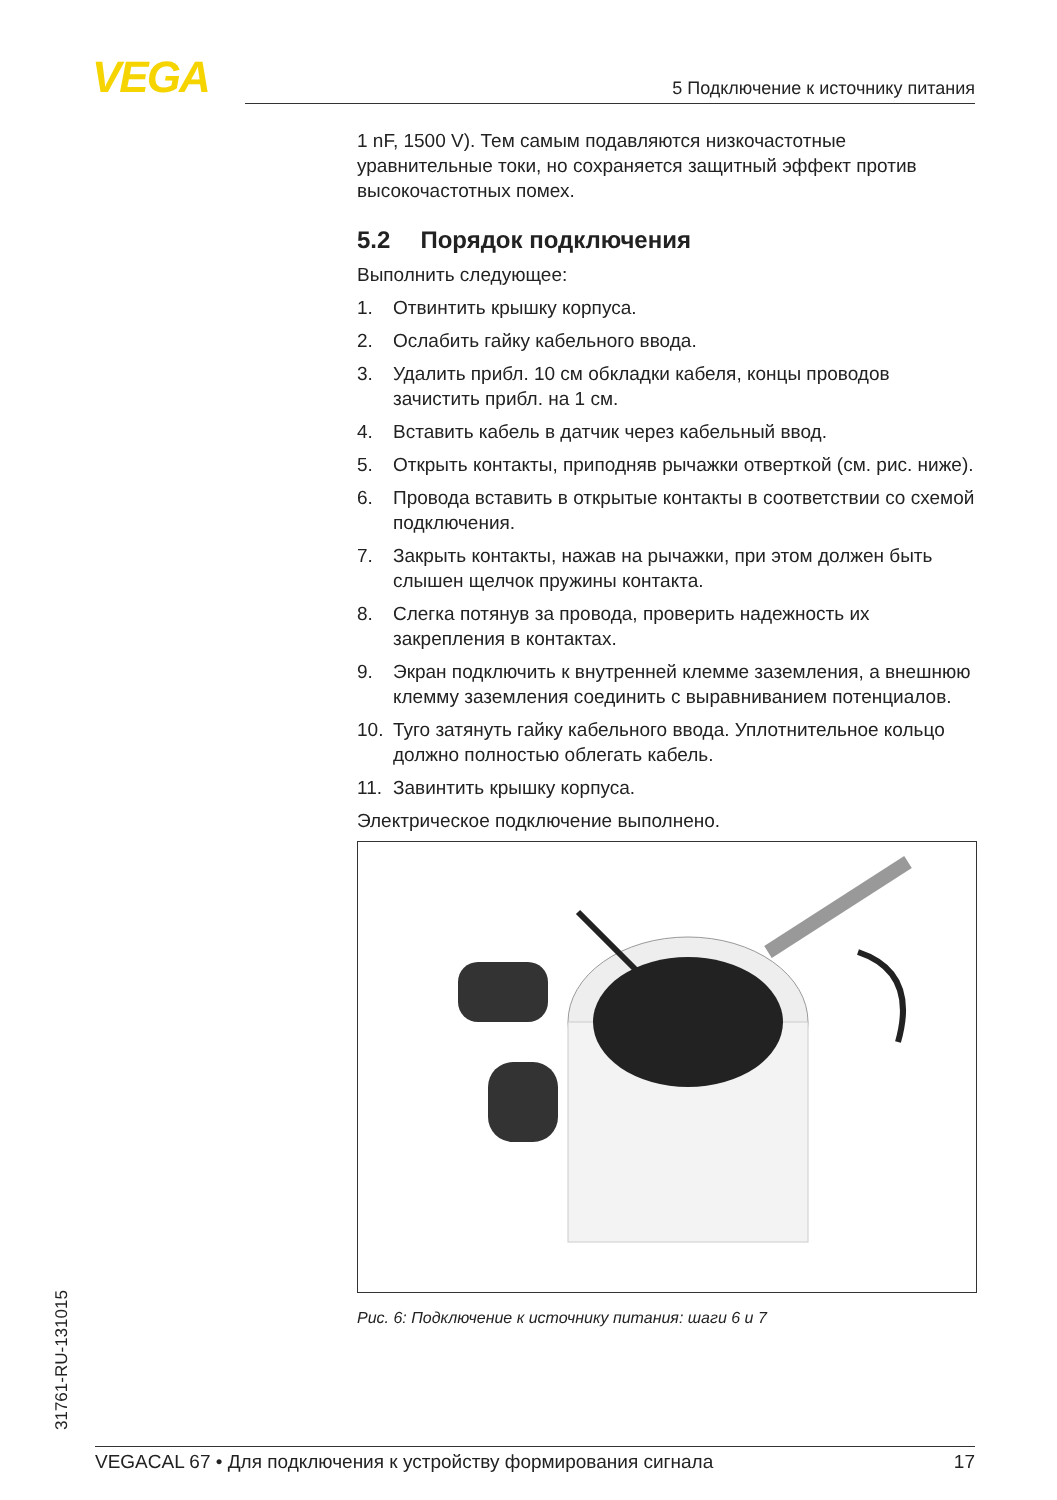VEGA 5 Подключение к источнику питания
1 nF, 1500 V). Тем самым подавляются низкочастотные уравнительные токи, но сохраняется защитный эффект против высокочастотных помех.
5.2 Порядок подключения
Выполнить следующее:
1. Отвинтить крышку корпуса.
2. Ослабить гайку кабельного ввода.
3. Удалить прибл. 10 см обкладки кабеля, концы проводов зачистить прибл. на 1 см.
4. Вставить кабель в датчик через кабельный ввод.
5. Открыть контакты, приподняв рычажки отверткой (см. рис. ниже).
6. Провода вставить в открытые контакты в соответствии со схемой подключения.
7. Закрыть контакты, нажав на рычажки, при этом должен быть слышен щелчок пружины контакта.
8. Слегка потянув за провода, проверить надежность их закрепления в контактах.
9. Экран подключить к внутренней клемме заземления, а внешнюю клемму заземления соединить с выравниванием потенциалов.
10. Туго затянуть гайку кабельного ввода. Уплотнительное кольцо должно полностью облегать кабель.
11. Завинтить крышку корпуса.
Электрическое подключение выполнено.
Рис. 6: Подключение к источнику питания: шаги 6 и 7
31761-RU-131015
VEGACAL 67 • Для подключения к устройству формирования сигнала 17